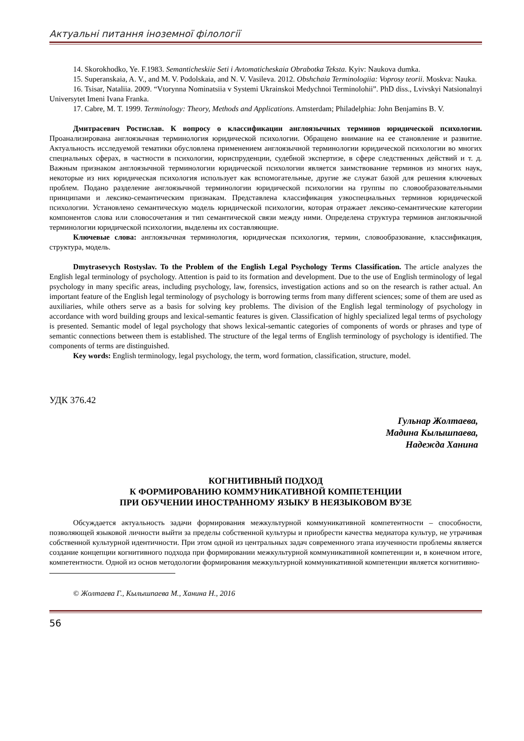Актуальні питання іноземної філології
14. Skorokhodko, Ye. F.1983. Semanticheskiie Seti i Avtomaticheskaia Obrabotka Teksta. Kyiv: Naukova dumka.
15. Superanskaia, A. V., and M. V. Podolskaia, and N. V. Vasileva. 2012. Obshchaia Terminologiia: Voprosy teorii. Moskva: Nauka.
16. Tsisar, Nataliia. 2009. “Vtorynna Nominatsiia v Systemi Ukrainskoi Medychnoi Terminolohii”. PhD diss., Lvivskyi Natsionalnyi Universytet Imeni Ivana Franka.
17. Cabre, M. T. 1999. Terminology: Theory, Methods and Applications. Amsterdam; Philadelphia: John Benjamins B. V.
Дмитрасевич Ростислав. К вопросу о классификации англоязычных терминов юридической психологии. Проанализирована англоязычная терминология юридической психологии. Обращено внимание на ее становление и развитие. Актуальность исследуемой тематики обусловлена применением англоязычной терминологии юридической психологии во многих специальных сферах, в частности в психологии, юриспруденции, судебной экспертизе, в сфере следственных действий и т. д. Важным признаком англоязычной терминологии юридической психологии является заимствование терминов из многих наук, некоторые из них юридическая психология использует как вспомогательные, другие же служат базой для решения ключевых проблем. Подано разделение англоязычной терминологии юридической психологии на группы по словообразовательными принципами и лексико-семантическим признакам. Представлена классификация узкоспециальных терминов юридической психологии. Установлено семантическую модель юридической психологии, которая отражает лексико-семантические категории компонентов слова или словосочетания и тип семантической связи между ними. Определена структура терминов англоязычной терминологии юридической психологии, выделены их составляющие.
Ключевые слова: англоязычная терминология, юридическая психология, термин, словообразование, классификация, структура, модель.
Dmytrasevych Rostyslav. To the Problem of the English Legal Psychology Terms Classification. The article analyzes the English legal terminology of psychology. Attention is paid to its formation and development. Due to the use of English terminology of legal psychology in many specific areas, including psychology, law, forensics, investigation actions and so on the research is rather actual. An important feature of the English legal terminology of psychology is borrowing terms from many different sciences; some of them are used as auxiliaries, while others serve as a basis for solving key problems. The division of the English legal terminology of psychology in accordance with word building groups and lexical-semantic features is given. Classification of highly specialized legal terms of psychology is presented. Semantic model of legal psychology that shows lexical-semantic categories of components of words or phrases and type of semantic connections between them is established. The structure of the legal terms of English terminology of psychology is identified. The components of terms are distinguished.
Key words: English terminology, legal psychology, the term, word formation, classification, structure, model.
УДК 376.42
Гульнар Жолтаева,
Мадина Кылышпаева,
Надежда Ханина
КОГНИТИВНЫЙ ПОДХОД
К ФОРМИРОВАНИЮ КОММУНИКАТИВНОЙ КОМПЕТЕНЦИИ
ПРИ ОБУЧЕНИИ ИНОСТРАННОМУ ЯЗЫКУ В НЕЯЗЫКОВОМ ВУЗЕ
Обсуждается актуальность задачи формирования межкультурной коммуникативной компетентности – способности, позволяющей языковой личности выйти за пределы собственной культуры и приобрести качества медиатора культур, не утрачивая собственной культурной идентичности. При этом одной из центральных задач современного этапа изученности проблемы является создание концепции когнитивного подхода при формировании межкультурной коммуникативной компетенции и, в конечном итоге, компетентности. Одной из основ методологии формирования межкультурной коммуникативной компетенции является когнитивно-
© Жолтаева Г., Кылышпаева М., Ханина Н., 2016
56